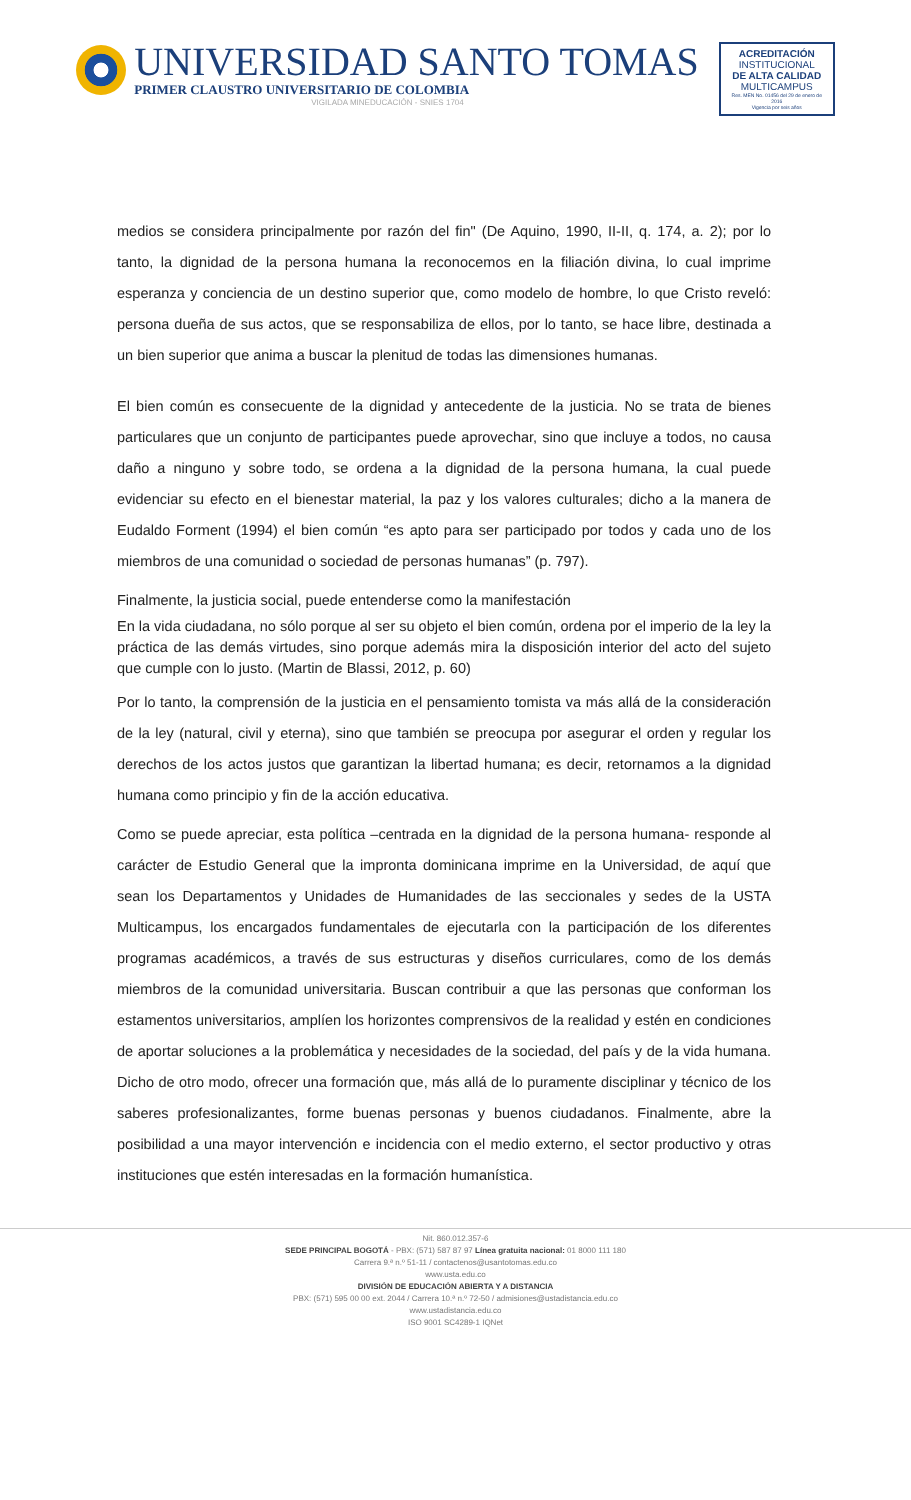UNIVERSIDAD SANTO TOMAS
PRIMER CLAUSTRO UNIVERSITARIO DE COLOMBIA
VIGILADA MINEDUCACIÓN - SNIES 1704
ACREDITACIÓN
INSTITUCIONAL
DE ALTA CALIDAD
MULTICAMPUS
Res. MEN No. 01456 del 29 de enero de 2016
Vigencia por seis años
medios se considera principalmente por razón del fin" (De Aquino, 1990, II-II, q. 174, a. 2); por lo tanto, la dignidad de la persona humana la reconocemos en la filiación divina, lo cual imprime esperanza y conciencia de un destino superior que, como modelo de hombre, lo que Cristo reveló: persona dueña de sus actos, que se responsabiliza de ellos, por lo tanto, se hace libre, destinada a un bien superior que anima a buscar la plenitud de todas las dimensiones humanas.
El bien común es consecuente de la dignidad y antecedente de la justicia. No se trata de bienes particulares que un conjunto de participantes puede aprovechar, sino que incluye a todos, no causa daño a ninguno y sobre todo, se ordena a la dignidad de la persona humana, la cual puede evidenciar su efecto en el bienestar material, la paz y los valores culturales; dicho a la manera de Eudaldo Forment (1994) el bien común “es apto para ser participado por todos y cada uno de los miembros de una comunidad o sociedad de personas humanas” (p. 797).
Finalmente, la justicia social, puede entenderse como la manifestación
En la vida ciudadana, no sólo porque al ser su objeto el bien común, ordena por el imperio de la ley la práctica de las demás virtudes, sino porque además mira la disposición interior del acto del sujeto que cumple con lo justo. (Martin de Blassi, 2012, p. 60)
Por lo tanto, la comprensión de la justicia en el pensamiento tomista va más allá de la consideración de la ley (natural, civil y eterna), sino que también se preocupa por asegurar el orden y regular los derechos de los actos justos que garantizan la libertad humana; es decir, retornamos a la dignidad humana como principio y fin de la acción educativa.
Como se puede apreciar, esta política –centrada en la dignidad de la persona humana- responde al carácter de Estudio General que la impronta dominicana imprime en la Universidad, de aquí que sean los Departamentos y Unidades de Humanidades de las seccionales y sedes de la USTA Multicampus, los encargados fundamentales de ejecutarla con la participación de los diferentes programas académicos, a través de sus estructuras y diseños curriculares, como de los demás miembros de la comunidad universitaria. Buscan contribuir a que las personas que conforman los estamentos universitarios, amplíen los horizontes comprensivos de la realidad y estén en condiciones de aportar soluciones a la problemática y necesidades de la sociedad, del país y de la vida humana. Dicho de otro modo, ofrecer una formación que, más allá de lo puramente disciplinar y técnico de los saberes profesionalizantes, forme buenas personas y buenos ciudadanos. Finalmente, abre la posibilidad a una mayor intervención e incidencia con el medio externo, el sector productivo y otras instituciones que estén interesadas en la formación humanística.
Nit. 860.012.357-6
SEDE PRINCIPAL BOGOTÁ - PBX: (571) 587 87 97 Línea gratuita nacional: 01 8000 111 180
Carrera 9.ª n.º 51-11 / contactenos@usantotomas.edu.co
www.usta.edu.co
DIVISIÓN DE EDUCACIÓN ABIERTA Y A DISTANCIA
PBX: (571) 595 00 00 ext. 2044 / Carrera 10.ª n.º 72-50 / admisiones@ustadistancia.edu.co
www.ustadistancia.edu.co
ISO 9001 SC4289-1 IQNet